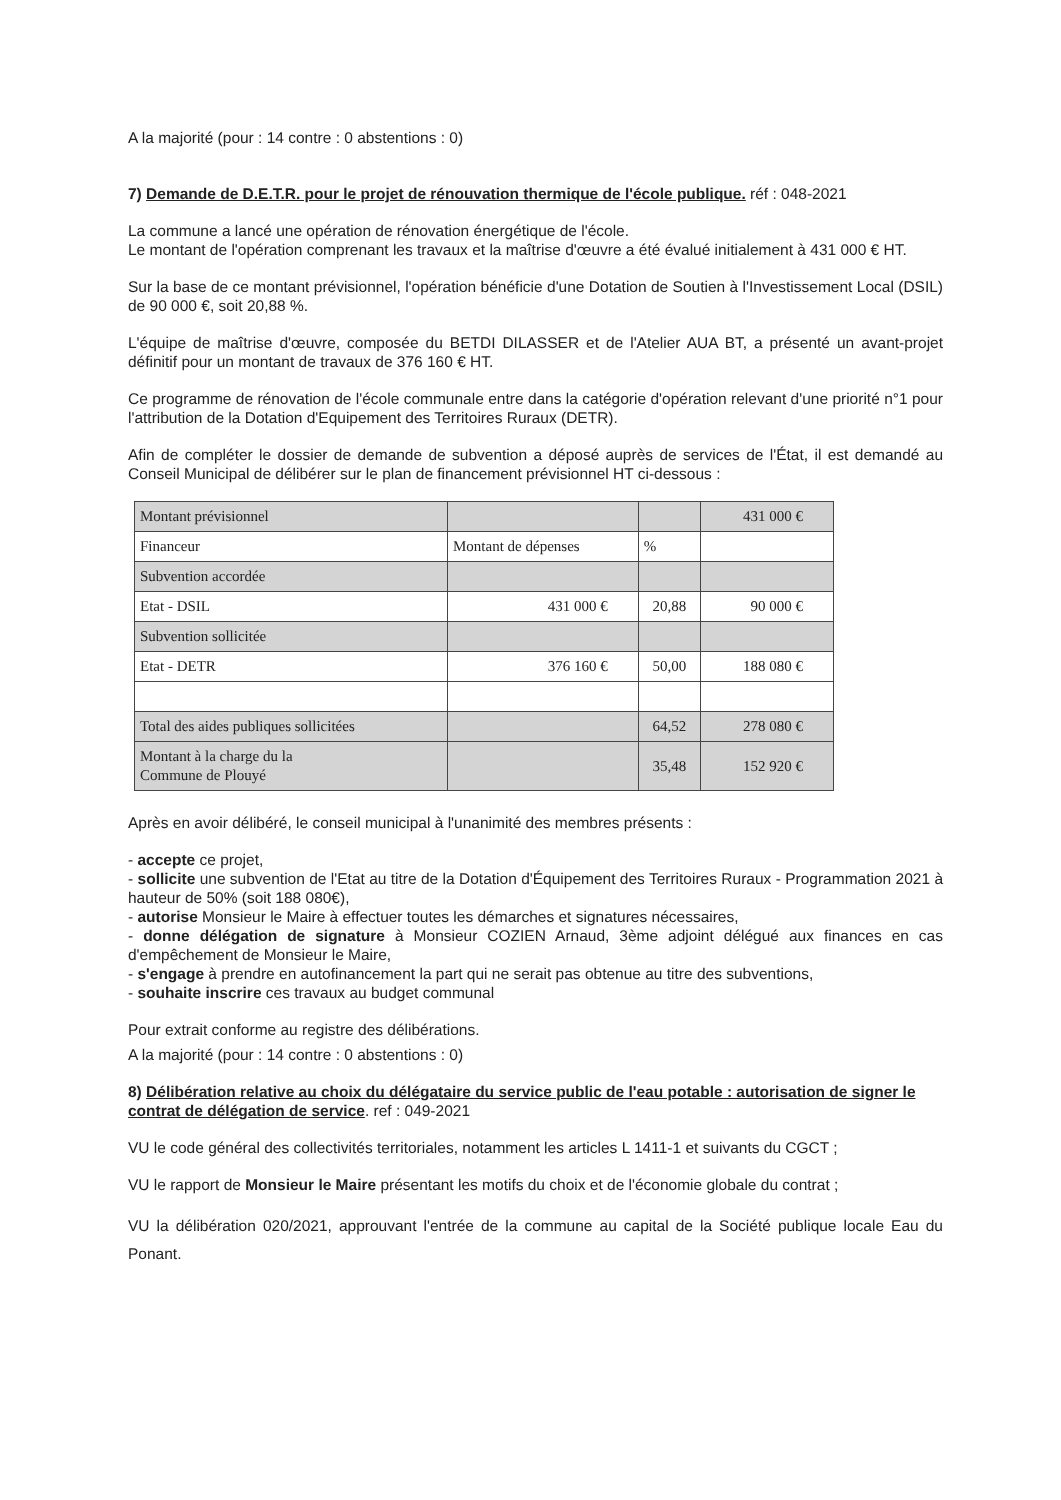A la majorité (pour : 14 contre : 0 abstentions : 0)
7) Demande de D.E.T.R. pour le projet de rénouvation thermique de l'école publique. réf : 048-2021
La commune a lancé une opération de rénovation énergétique de l'école.
Le montant de l'opération comprenant les travaux et la maîtrise d'œuvre a été évalué initialement à 431 000 € HT.
Sur la base de ce montant prévisionnel, l'opération bénéficie d'une Dotation de Soutien à l'Investissement Local (DSIL) de 90 000 €, soit 20,88 %.
L'équipe de maîtrise d'œuvre, composée du BETDI DILASSER et de l'Atelier AUA BT, a présenté un avant-projet définitif pour un montant de travaux de 376 160 € HT.
Ce programme de rénovation de l'école communale entre dans la catégorie d'opération relevant d'une priorité n°1 pour l'attribution de la Dotation d'Equipement des Territoires Ruraux (DETR).
Afin de compléter le dossier de demande de subvention a déposé auprès de services de l'État, il est demandé au Conseil Municipal de délibérer sur le plan de financement prévisionnel HT ci-dessous :
| Montant prévisionnel | | | 431 000 € |
| Financeur | Montant de dépenses | % | |
| Subvention accordée | | | |
| Etat - DSIL | 431 000 € | 20,88 | 90 000 € |
| Subvention sollicitée | | | |
| Etat - DETR | 376 160 € | 50,00 | 188 080 € |
| Total des aides publiques sollicitées | | 64,52 | 278 080 € |
| Montant à la charge du la Commune de Plouyé | | 35,48 | 152 920 € |
Après en avoir délibéré, le conseil municipal à l'unanimité des membres présents :
- accepte ce projet,
- sollicite une subvention de l'Etat au titre de la Dotation d'Équipement des Territoires Ruraux - Programmation 2021 à hauteur de 50% (soit 188 080€),
- autorise Monsieur le Maire à effectuer toutes les démarches et signatures nécessaires,
- donne délégation de signature à Monsieur COZIEN Arnaud, 3ème adjoint délégué aux finances en cas d'empêchement de Monsieur le Maire,
- s'engage à prendre en autofinancement la part qui ne serait pas obtenue au titre des subventions,
- souhaite inscrire ces travaux au budget communal
Pour extrait conforme au registre des délibérations.
A la majorité (pour : 14 contre : 0 abstentions : 0)
8) Délibération relative au choix du délégataire du service public de l'eau potable : autorisation de signer le contrat de délégation de service. ref : 049-2021
VU le code général des collectivités territoriales, notamment les articles L 1411-1 et suivants du CGCT ;
VU le rapport de Monsieur le Maire présentant les motifs du choix et de l'économie globale du contrat ;
VU la délibération 020/2021, approuvant l'entrée de la commune au capital de la Société publique locale Eau du Ponant.